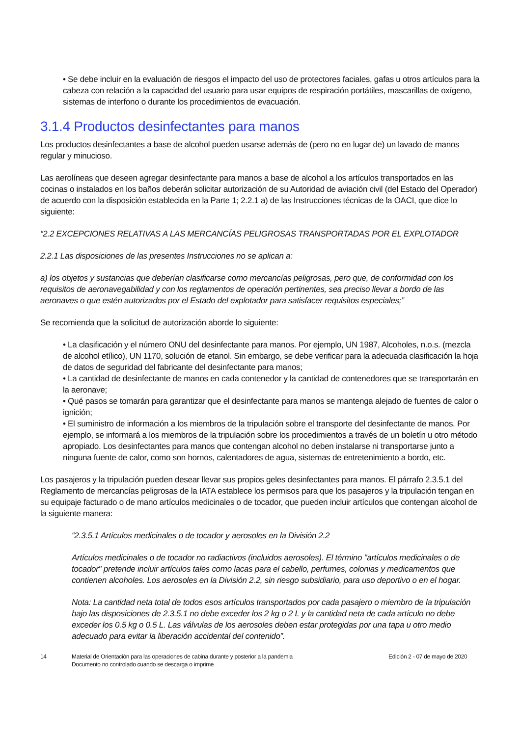• Se debe incluir en la evaluación de riesgos el impacto del uso de protectores faciales, gafas u otros artículos para la cabeza con relación a la capacidad del usuario para usar equipos de respiración portátiles, mascarillas de oxígeno, sistemas de interfono o durante los procedimientos de evacuación.
3.1.4 Productos desinfectantes para manos
Los productos desinfectantes a base de alcohol pueden usarse además de (pero no en lugar de) un lavado de manos regular y minucioso.
Las aerolíneas que deseen agregar desinfectante para manos a base de alcohol a los artículos transportados en las cocinas o instalados en los baños deberán solicitar autorización de su Autoridad de aviación civil (del Estado del Operador) de acuerdo con la disposición establecida en la Parte 1; 2.2.1 a) de las Instrucciones técnicas de la OACI, que dice lo siguiente:
“2.2 EXCEPCIONES RELATIVAS A LAS MERCANCÍAS PELIGROSAS TRANSPORTADAS POR EL EXPLOTADOR
2.2.1 Las disposiciones de las presentes Instrucciones no se aplican a:
a) los objetos y sustancias que deberían clasificarse como mercancías peligrosas, pero que, de conformidad con los requisitos de aeronavegabilidad y con los reglamentos de operación pertinentes, sea preciso llevar a bordo de las aeronaves o que estén autorizados por el Estado del explotador para satisfacer requisitos especiales;”
Se recomienda que la solicitud de autorización aborde lo siguiente:
• La clasificación y el número ONU del desinfectante para manos. Por ejemplo, UN 1987, Alcoholes, n.o.s. (mezcla de alcohol etílico), UN 1170, solución de etanol. Sin embargo, se debe verificar para la adecuada clasificación la hoja de datos de seguridad del fabricante del desinfectante para manos;
• La cantidad de desinfectante de manos en cada contenedor y la cantidad de contenedores que se transportarán en la aeronave;
• Qué pasos se tomarán para garantizar que el desinfectante para manos se mantenga alejado de fuentes de calor o ignición;
• El suministro de información a los miembros de la tripulación sobre el transporte del desinfectante de manos. Por ejemplo, se informará a los miembros de la tripulación sobre los procedimientos a través de un boletín u otro método apropiado. Los desinfectantes para manos que contengan alcohol no deben instalarse ni transportarse junto a ninguna fuente de calor, como son hornos, calentadores de agua, sistemas de entretenimiento a bordo, etc.
Los pasajeros y la tripulación pueden desear llevar sus propios geles desinfectantes para manos. El párrafo 2.3.5.1 del Reglamento de mercancías peligrosas de la IATA establece los permisos para que los pasajeros y la tripulación tengan en su equipaje facturado o de mano artículos medicinales o de tocador, que pueden incluir artículos que contengan alcohol de la siguiente manera:
“2.3.5.1 Artículos medicinales o de tocador y aerosoles en la División 2.2
Artículos medicinales o de tocador no radiactivos (incluidos aerosoles). El término "artículos medicinales o de tocador" pretende incluir artículos tales como lacas para el cabello, perfumes, colonias y medicamentos que contienen alcoholes. Los aerosoles en la División 2.2, sin riesgo subsidiario, para uso deportivo o en el hogar.
Nota: La cantidad neta total de todos esos artículos transportados por cada pasajero o miembro de la tripulación bajo las disposiciones de 2.3.5.1 no debe exceder los 2 kg o 2 L y la cantidad neta de cada artículo no debe exceder los 0.5 kg o 0.5 L. Las válvulas de los aerosoles deben estar protegidas por una tapa u otro medio adecuado para evitar la liberación accidental del contenido”.
14 Material de Orientación para las operaciones de cabina durante y posterior a la pandemia
Documento no controlado cuando se descarga o imprime
Edición 2 - 07 de mayo de 2020